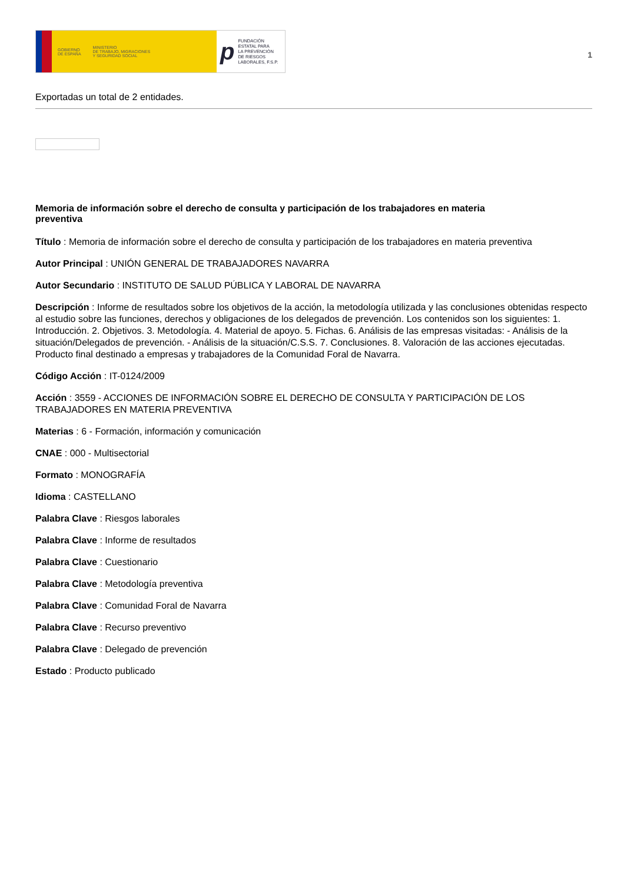GOBIERNO
DE ESPAÑA MINISTERIO
DE TRABAJO, MIGRACIONES
Y SEGURIDAD SOCIAL
p FUNDACIÓN
ESTATAL PARA
LA PREVENCIÓN
DE RIESGOS
LABORALES, F.S.P.
1
Exportadas un total de 2 entidades.
Memoria de información sobre el derecho de consulta y participación de los trabajadores en materia preventiva
Título : Memoria de información sobre el derecho de consulta y participación de los trabajadores en materia preventiva
Autor Principal : UNIÓN GENERAL DE TRABAJADORES NAVARRA
Autor Secundario : INSTITUTO DE SALUD PÚBLICA Y LABORAL DE NAVARRA
Descripción : Informe de resultados sobre los objetivos de la acción, la metodología utilizada y las conclusiones obtenidas respecto al estudio sobre las funciones, derechos y obligaciones de los delegados de prevención. Los contenidos son los siguientes: 1. Introducción. 2. Objetivos. 3. Metodología. 4. Material de apoyo. 5. Fichas. 6. Análisis de las empresas visitadas: - Análisis de la situación/Delegados de prevención. - Análisis de la situación/C.S.S. 7. Conclusiones. 8. Valoración de las acciones ejecutadas. Producto final destinado a empresas y trabajadores de la Comunidad Foral de Navarra.
Código Acción : IT-0124/2009
Acción : 3559 - ACCIONES DE INFORMACIÓN SOBRE EL DERECHO DE CONSULTA Y PARTICIPACIÓN DE LOS TRABAJADORES EN MATERIA PREVENTIVA
Materias : 6 - Formación, información y comunicación
CNAE : 000 - Multisectorial
Formato : MONOGRAFÍA
Idioma : CASTELLANO
Palabra Clave : Riesgos laborales
Palabra Clave : Informe de resultados
Palabra Clave : Cuestionario
Palabra Clave : Metodología preventiva
Palabra Clave : Comunidad Foral de Navarra
Palabra Clave : Recurso preventivo
Palabra Clave : Delegado de prevención
Estado : Producto publicado